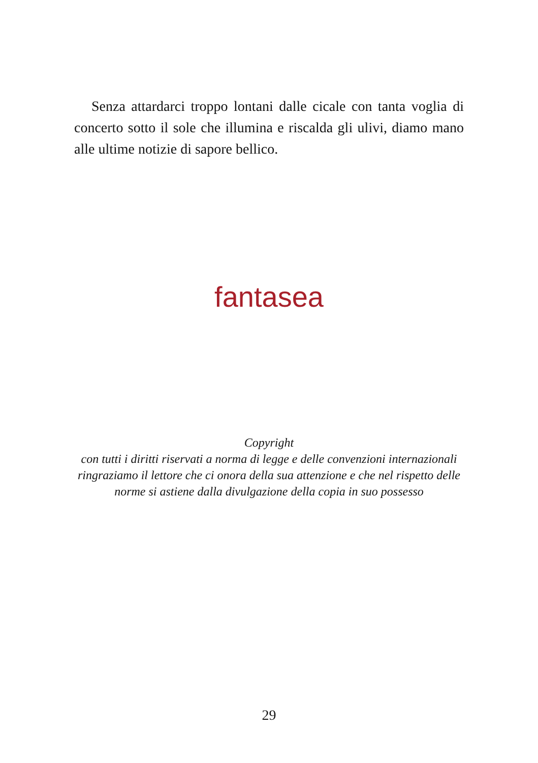Senza attardarci troppo lontani dalle cicale con tanta voglia di concerto sotto il sole che illumina e riscalda gli ulivi, diamo mano alle ultime notizie di sapore bellico.
fantasea
Copyright
con tutti i diritti riservati a norma di legge e delle convenzioni internazionali
ringraziamo il lettore che ci onora della sua attenzione e che nel rispetto delle
norme si astiene dalla divulgazione della copia in suo possesso
29